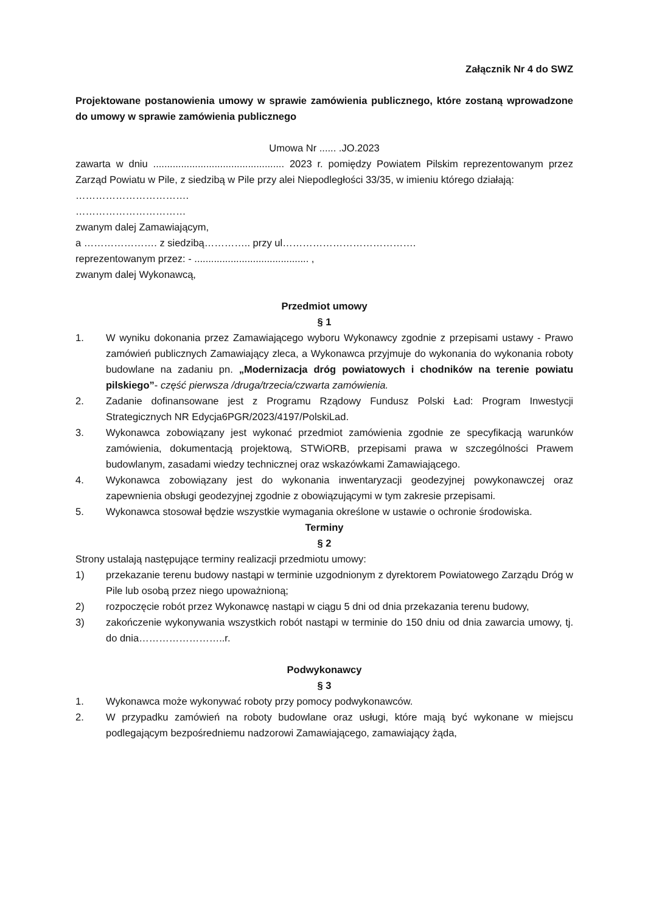Załącznik Nr 4 do SWZ
Projektowane postanowienia umowy w sprawie zamówienia publicznego, które zostaną wprowadzone do umowy w sprawie zamówienia publicznego
Umowa Nr ...... .JO.2023
zawarta w dniu ............................................... 2023 r. pomiędzy Powiatem Pilskim reprezentowanym przez Zarząd Powiatu w Pile, z siedzibą w Pile przy alei Niepodległości 33/35, w imieniu którego działają:
…………………………….
……………………………
zwanym dalej Zamawiającym,
a …………………. z siedzibą………….. przy ul………………………………….
reprezentowanym przez: - ......................................... ,
zwanym dalej Wykonawcą,
Przedmiot umowy
§ 1
1. W wyniku dokonania przez Zamawiającego wyboru Wykonawcy zgodnie z przepisami ustawy - Prawo zamówień publicznych Zamawiający zleca, a Wykonawca przyjmuje do wykonania do wykonania roboty budowlane na zadaniu pn. „Modernizacja dróg powiatowych i chodników na terenie powiatu pilskiego”- część pierwsza /druga/trzecia/czwarta zamówienia.
2. Zadanie dofinansowane jest z Programu Rządowy Fundusz Polski Ład: Program Inwestycji Strategicznych NR Edycja6PGR/2023/4197/PolskiLad.
3. Wykonawca zobowiązany jest wykonać przedmiot zamówienia zgodnie ze specyfikacją warunków zamówienia, dokumentacją projektową, STWiORB, przepisami prawa w szczególności Prawem budowlanym, zasadami wiedzy technicznej oraz wskazówkami Zamawiającego.
4. Wykonawca zobowiązany jest do wykonania inwentaryzacji geodezyjnej powykonawczej oraz zapewnienia obsługi geodezyjnej zgodnie z obowiązującymi w tym zakresie przepisami.
5. Wykonawca stosował będzie wszystkie wymagania określone w ustawie o ochronie środowiska.
Terminy
§ 2
Strony ustalają następujące terminy realizacji przedmiotu umowy:
1) przekazanie terenu budowy nastąpi w terminie uzgodnionym z dyrektorem Powiatowego Zarządu Dróg w Pile lub osobą przez niego upoważnioną;
2) rozpoczęcie robót przez Wykonawcę nastąpi w ciągu 5 dni od dnia przekazania terenu budowy,
3) zakończenie wykonywania wszystkich robót nastąpi w terminie do 150 dniu od dnia zawarcia umowy, tj. do dnia……………………..r.
Podwykonawcy
§ 3
1. Wykonawca może wykonywać roboty przy pomocy podwykonawców.
2. W przypadku zamówień na roboty budowlane oraz usługi, które mają być wykonane w miejscu podlegającym bezpośredniemu nadzorowi Zamawiającego, zamawiający żąda,